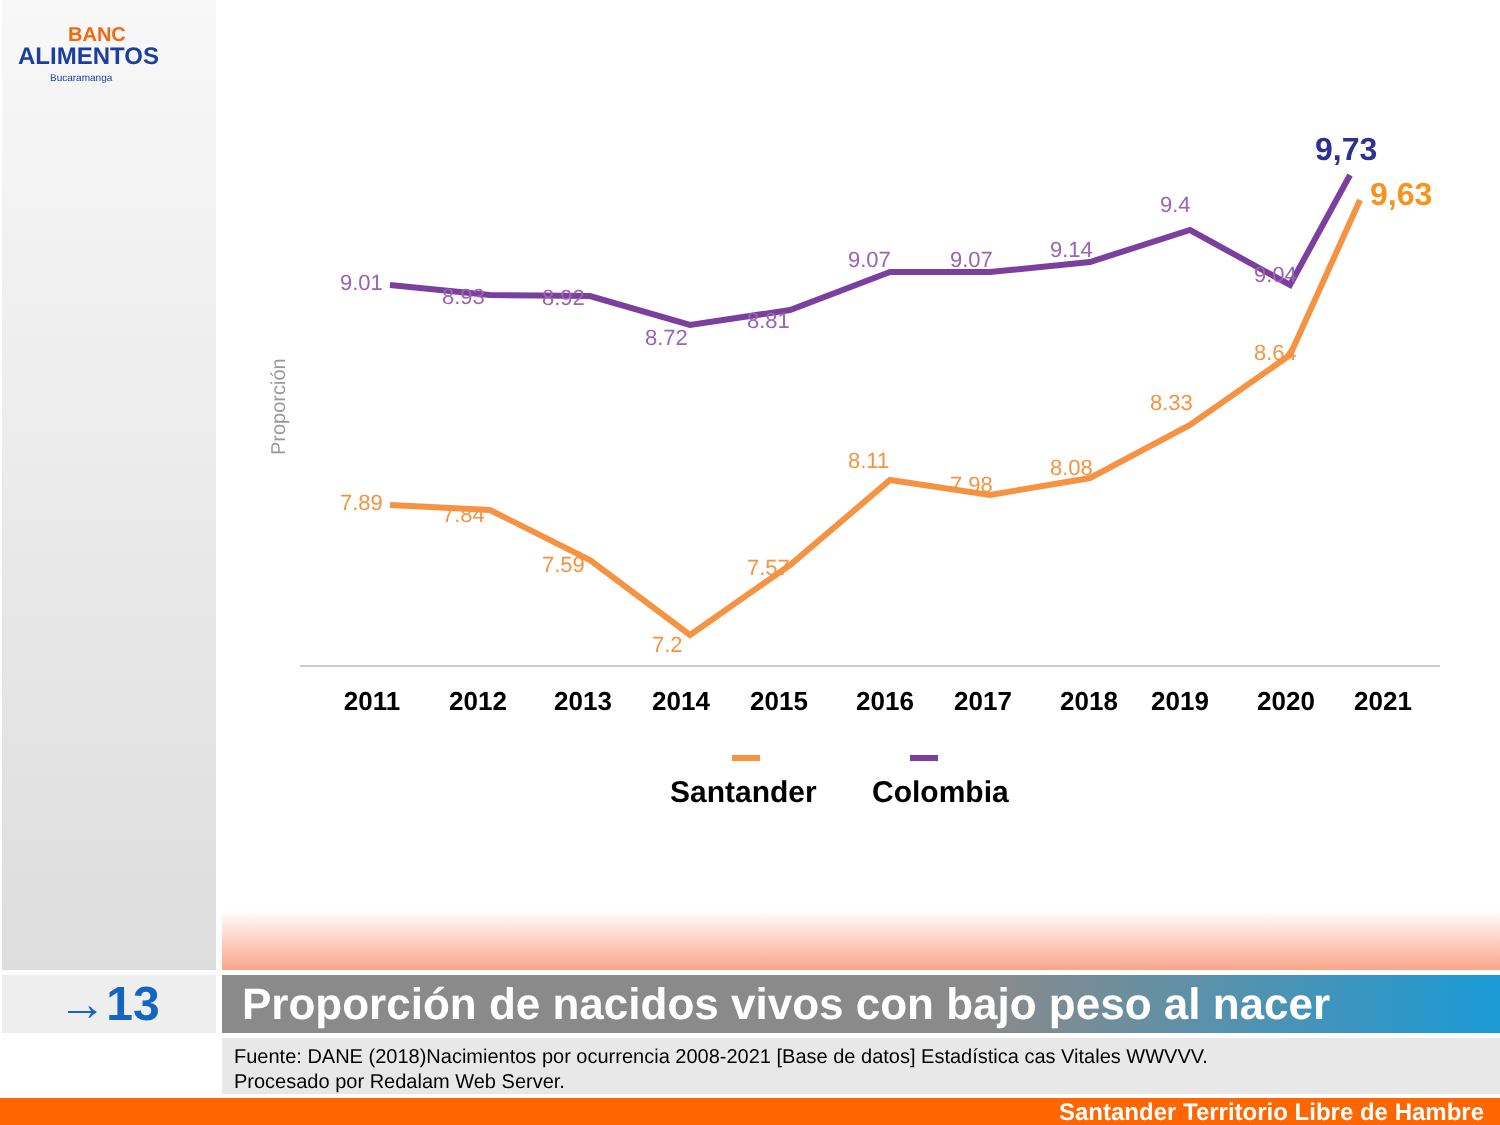BANC
ALIMENTOS
Bucaramanga
Proporción
9.01
8.93
8.92
8.72
8.81
9.07
9.07
9.14
9.4
9.04
7.89
7.84
7.59
7.2
7.57
8.11
7.98
8.08
8.33
8.64
9,73
9,63
2011
2012
2013
2014
2015
2016
2017
2018
2019
2020
2021
Santander
Colombia
→13
Proporción de nacidos vivos con bajo peso al nacer
Fuente: DANE (2018)Nacimientos por ocurrencia 2008-2021 [Base de datos] Estadística cas Vitales WWVVV.
Procesado por Redalam Web Server.
Santander Territorio Libre de Hambre